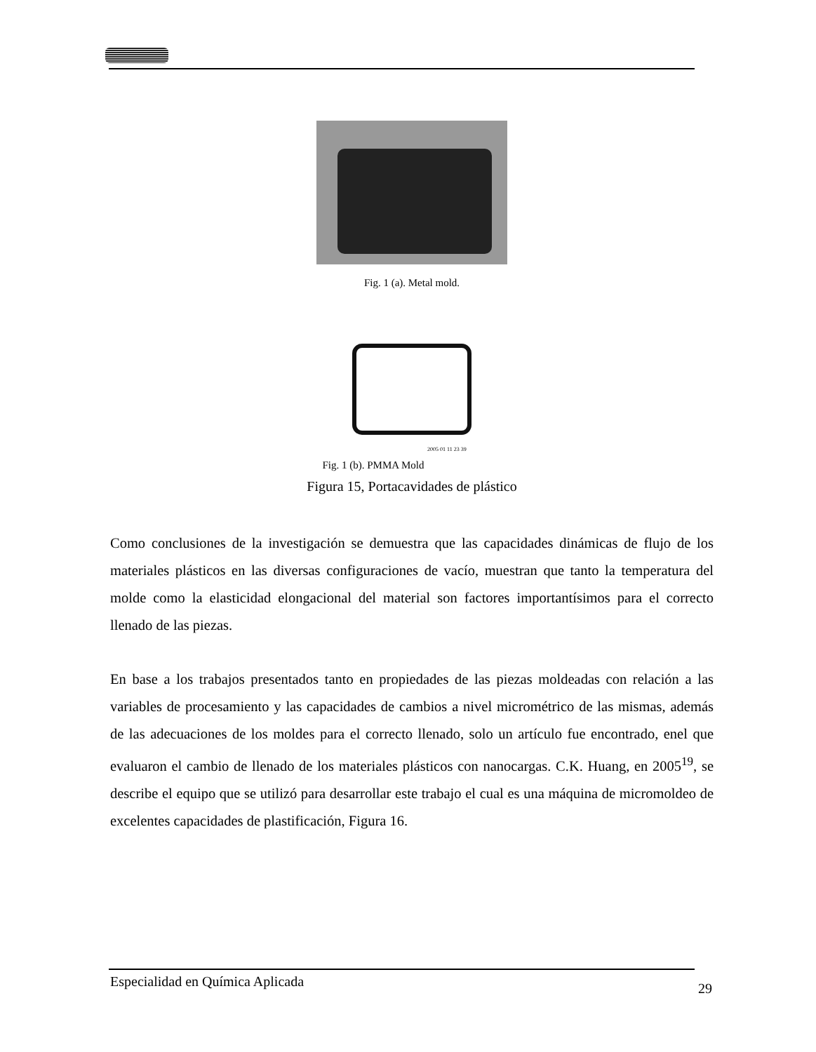Fig. 1 (a). Metal mold.
2005 01 11 23 39
Fig. 1 (b). PMMA Mold
Figura 15, Portacavidades de plástico
Como conclusiones de la investigación se demuestra que las capacidades dinámicas de flujo de los materiales plásticos en las diversas configuraciones de vacío, muestran que tanto la temperatura del molde como la elasticidad elongacional del material son factores importantísimos para el correcto llenado de las piezas.
En base a los trabajos presentados tanto en propiedades de las piezas moldeadas con relación a las variables de procesamiento y las capacidades de cambios a nivel micrométrico de las mismas, además de las adecuaciones de los moldes para el correcto llenado, solo un artículo fue encontrado, enel que evaluaron el cambio de llenado de los materiales plásticos con nanocargas. C.K. Huang, en 2005<sup>19</sup>, se describe el equipo que se utilizó para desarrollar este trabajo el cual es una máquina de micromoldeo de excelentes capacidades de plastificación, Figura 16.
Especialidad en Química Aplicada 29